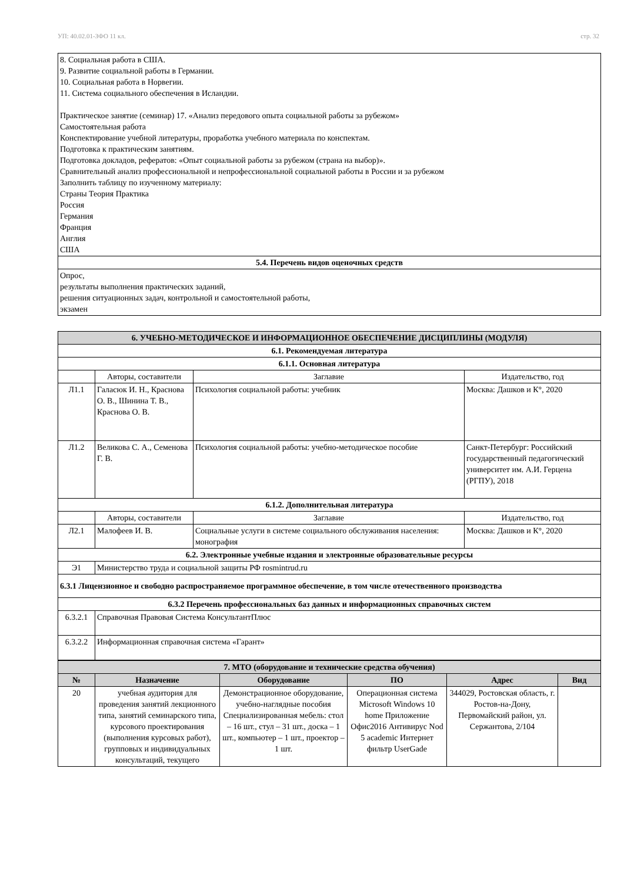УП: 40.02.01-ЗФО 11 кл. стр. 32
| 8. Социальная работа в США. 9. Развитие социальной работы в Германии. 10. Социальная работа в Норвегии. 11. Система социального обеспечения в Исландии. Практическое занятие (семинар) 17. «Анализ передового опыта социальной работы за рубежом» Самостоятельная работа Конспектирование учебной литературы, проработка учебного материала по конспектам. Подготовка к практическим занятиям. Подготовка докладов, рефератов: «Опыт социальной работы за рубежом (страна на выбор)». Сравнительный анализ профессиональной и непрофессиональной социальной работы в России и за рубежом Заполнить таблицу по изученному материалу: Страны Теория Практика Россия Германия Франция Англия США |
| 5.4. Перечень видов оценочных средств |
| Опрос, результаты выполнения практических заданий, решения ситуационных задач, контрольной и самостоятельной работы, экзамен |
| 6. УЧЕБНО-МЕТОДИЧЕСКОЕ И ИНФОРМАЦИОННОЕ ОБЕСПЕЧЕНИЕ ДИСЦИПЛИНЫ (МОДУЛЯ) | | | |
| 6.1. Рекомендуемая литература | | | |
| 6.1.1. Основная литература | | | |
| | Авторы, составители | Заглавие | Издательство, год |
| Л1.1 | Галасюк И. Н., Краснова О. В., Шинина Т. В., Краснова О. В. | Психология социальной работы: учебник | Москва: Дашков и К°, 2020 |
| Л1.2 | Великова С. А., Семенова Г. В. | Психология социальной работы: учебно-методическое пособие | Санкт-Петербург: Российский государственный педагогический университет им. А.И. Герцена (РГПУ), 2018 |
| 6.1.2. Дополнительная литература | | | |
| | Авторы, составители | Заглавие | Издательство, год |
| Л2.1 | Малофеев И. В. | Социальные услуги в системе социального обслуживания населения: монография | Москва: Дашков и К°, 2020 |
| 6.2. Электронные учебные издания и электронные образовательные ресурсы | | | |
| Э1 | Министерство труда и социальной защиты РФ rosmintrud.ru | | |
| 6.3.1 Лицензионное и свободно распространяемое программное обеспечение, в том числе отечественного производства | | | |
| 6.3.2 Перечень профессиональных баз данных и информационных справочных систем | | | |
| 6.3.2.1 | Справочная Правовая Система КонсультантПлюс | | |
| 6.3.2.2 | Информационная справочная система «Гарант» | | |
| 7. МТО (оборудование и технические средства обучения) | | | | | |
| № | Назначение | Оборудование | ПО | Адрес | Вид |
| 20 | учебная аудитория для проведения занятий лекционного типа, занятий семинарского типа, курсового проектирования (выполнения курсовых работ), групповых и индивидуальных консультаций, текущего | Демонстрационное оборудование, учебно-наглядные пособия Специализированная мебель: стол – 16 шт., стул – 31 шт., доска – 1 шт., компьютер – 1 шт., проектор – 1 шт. | Операционная система Microsoft Windows 10 home Приложение Офис2016 Антивирус Nod 5 academic Интернет фильтр UserGade | 344029, Ростовская область, г. Ростов-на-Дону, Первомайский район, ул. Сержантова, 2/104 | |